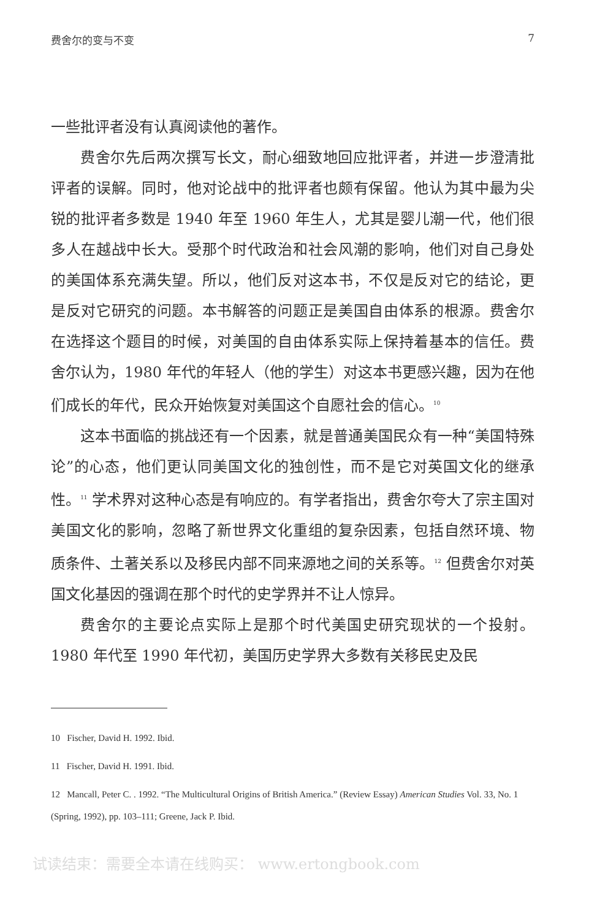费舍尔的变与不变 7
一些批评者没有认真阅读他的著作。
费舍尔先后两次撰写长文，耐心细致地回应批评者，并进一步澄清批评者的误解。同时，他对论战中的批评者也颇有保留。他认为其中最为尖锐的批评者多数是 1940 年至 1960 年生人，尤其是婴儿潮一代，他们很多人在越战中长大。受那个时代政治和社会风潮的影响，他们对自己身处的美国体系充满失望。所以，他们反对这本书，不仅是反对它的结论，更是反对它研究的问题。本书解答的问题正是美国自由体系的根源。费舍尔在选择这个题目的时候，对美国的自由体系实际上保持着基本的信任。费舍尔认为，1980 年代的年轻人（他的学生）对这本书更感兴趣，因为在他们成长的年代，民众开始恢复对美国这个自愿社会的信心。<sup>10</sup>
这本书面临的挑战还有一个因素，就是普通美国民众有一种“美国特殊论”的心态，他们更认同美国文化的独创性，而不是它对英国文化的继承性。<sup>11</sup> 学术界对这种心态是有响应的。有学者指出，费舍尔夸大了宗主国对美国文化的影响，忽略了新世界文化重组的复杂因素，包括自然环境、物质条件、土著关系以及移民内部不同来源地之间的关系等。<sup>12</sup> 但费舍尔对英国文化基因的强调在那个时代的史学界并不让人惊异。
费舍尔的主要论点实际上是那个时代美国史研究现状的一个投射。1980 年代至 1990 年代初，美国历史学界大多数有关移民史及民
10 Fischer, David H. 1992. Ibid.
11 Fischer, David H. 1991. Ibid.
12 Mancall, Peter C. . 1992. “The Multicultural Origins of British America.” (Review Essay) American Studies Vol. 33, No. 1 (Spring, 1992), pp. 103–111; Greene, Jack P. Ibid.
试读结束：需要全本请在线购买： www.ertongbook.com